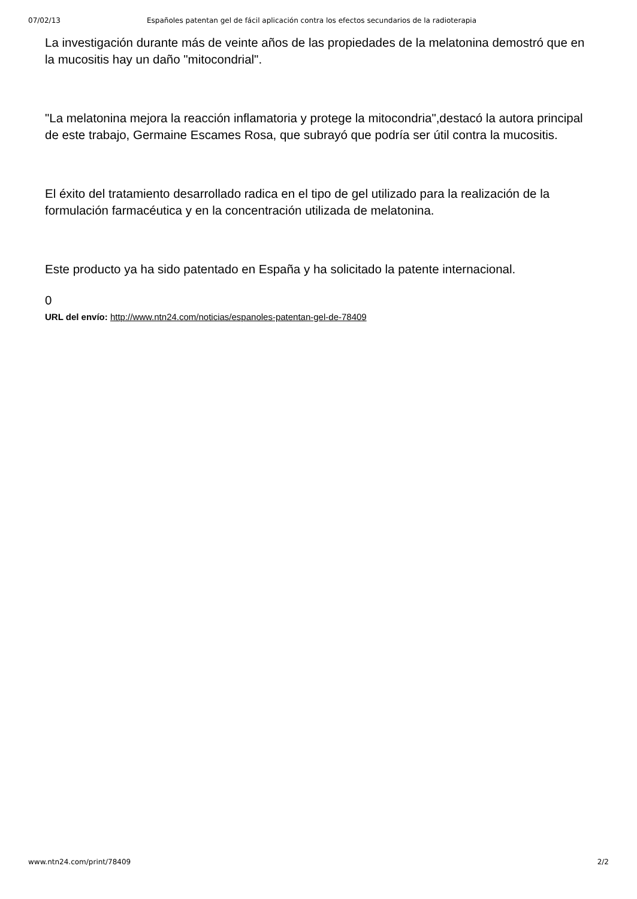07/02/13 Españoles patentan gel de fácil aplicación contra los efectos secundarios de la radioterapia
La investigación durante más de veinte años de las propiedades de la melatonina demostró que en la mucositis hay un daño "mitocondrial".
"La melatonina mejora la reacción inflamatoria y protege la mitocondria",destacó la autora principal de este trabajo, Germaine Escames Rosa, que subrayó que podría ser útil contra la mucositis.
El éxito del tratamiento desarrollado radica en el tipo de gel utilizado para la realización de la formulación farmacéutica y en la concentración utilizada de melatonina.
Este producto ya ha sido patentado en España y ha solicitado la patente internacional.
0
URL del envío: http://www.ntn24.com/noticias/espanoles-patentan-gel-de-78409
www.ntn24.com/print/78409 2/2